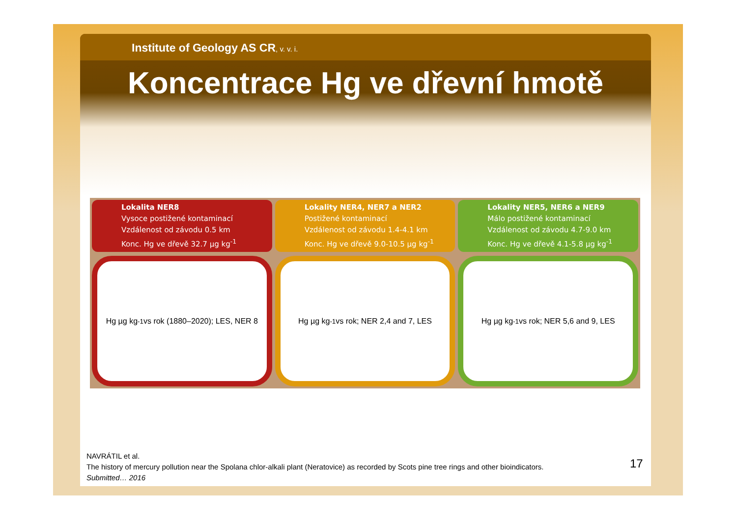Institute of Geology AS CR, v. v. i.
Koncentrace Hg ve dřevní hmotě
Lokalita NER8
Vysoce postižené kontaminací
Vzdálenost od závodu 0.5 km
Konc. Hg ve dřevě 32.7 µg kg<sup>-1</sup>
Hg µg kg<sup>-1</sup> vs rok (1880–2020); LES, NER 8
Lokality NER4, NER7 a NER2
Postižené kontaminací
Vzdálenost od závodu 1.4-4.1 km
Konc. Hg ve dřevě 9.0-10.5 µg kg<sup>-1</sup>
Hg µg kg<sup>-1</sup> vs rok; NER 2,4 and 7, LES
Lokality NER5, NER6 a NER9
Málo postižené kontaminací
Vzdálenost od závodu 4.7-9.0 km
Konc. Hg ve dřevě 4.1-5.8 µg kg<sup>-1</sup>
Hg µg kg<sup>-1</sup> vs rok; NER 5,6 and 9, LES
NAVRÁTIL et al.
The history of mercury pollution near the Spolana chlor-alkali plant (Neratovice) as recorded by Scots pine tree rings and other bioindicators.
Submitted… 2016
17